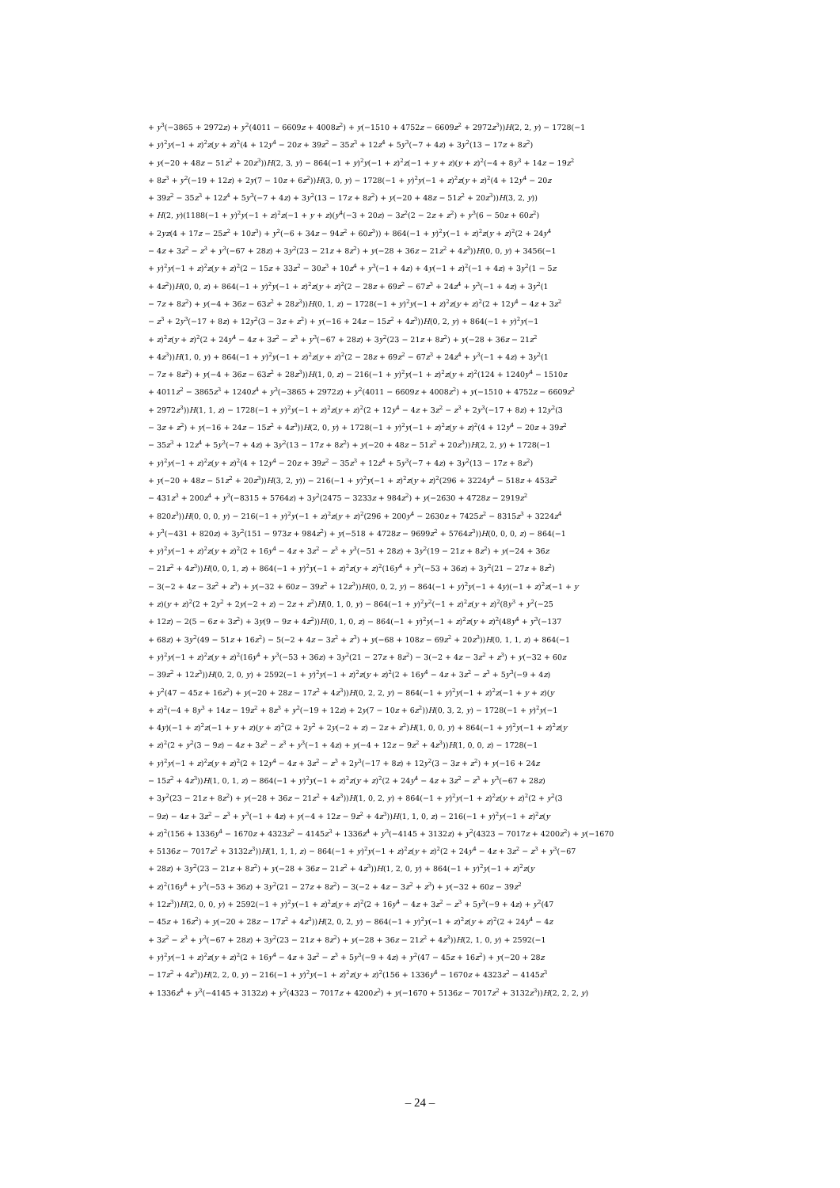+ y<sup>3</sup>(−3865 + 2972z) + y<sup>2</sup>(4011 − 6609z + 4008z<sup>2</sup>) + y(−1510 + 4752z − 6609z<sup>2</sup> + 2972z<sup>3</sup>))H(2, 2, y) − 1728(−1
+ y)<sup>2</sup>y(−1 + z)<sup>2</sup>z(y + z)<sup>2</sup>(4 + 12y<sup>4</sup> − 20z + 39z<sup>2</sup> − 35z<sup>3</sup> + 12z<sup>4</sup> + 5y<sup>3</sup>(−7 + 4z) + 3y<sup>2</sup>(13 − 17z + 8z<sup>2</sup>)
+ y(−20 + 48z − 51z<sup>2</sup> + 20z<sup>3</sup>))H(2, 3, y) − 864(−1 + y)<sup>2</sup>y(−1 + z)<sup>2</sup>z(−1 + y + z)(y + z)<sup>2</sup>(−4 + 8y<sup>3</sup> + 14z − 19z<sup>2</sup>
+ 8z<sup>3</sup> + y<sup>2</sup>(−19 + 12z) + 2y(7 − 10z + 6z<sup>2</sup>))H(3, 0, y) − 1728(−1 + y)<sup>2</sup>y(−1 + z)<sup>2</sup>z(y + z)<sup>2</sup>(4 + 12y<sup>4</sup> − 20z
+ 39z<sup>2</sup> − 35z<sup>3</sup> + 12z<sup>4</sup> + 5y<sup>3</sup>(−7 + 4z) + 3y<sup>2</sup>(13 − 17z + 8z<sup>2</sup>) + y(−20 + 48z − 51z<sup>2</sup> + 20z<sup>3</sup>))H(3, 2, y))
+ H(2, y)(1188(−1 + y)<sup>2</sup>y(−1 + z)<sup>2</sup>z(−1 + y + z)(y<sup>4</sup>(−3 + 20z) − 3z<sup>2</sup>(2 − 2z + z<sup>2</sup>) + y<sup>3</sup>(6 − 50z + 60z<sup>2</sup>)
+ 2yz(4 + 17z − 25z<sup>2</sup> + 10z<sup>3</sup>) + y<sup>2</sup>(−6 + 34z − 94z<sup>2</sup> + 60z<sup>3</sup>)) + 864(−1 + y)<sup>2</sup>y(−1 + z)<sup>2</sup>z(y + z)<sup>2</sup>(2 + 24y<sup>4</sup>
− 4z + 3z<sup>2</sup> − z<sup>3</sup> + y<sup>3</sup>(−67 + 28z) + 3y<sup>2</sup>(23 − 21z + 8z<sup>2</sup>) + y(−28 + 36z − 21z<sup>2</sup> + 4z<sup>3</sup>))H(0, 0, y) + 3456(−1
+ y)<sup>2</sup>y(−1 + z)<sup>2</sup>z(y + z)<sup>2</sup>(2 − 15z + 33z<sup>2</sup> − 30z<sup>3</sup> + 10z<sup>4</sup> + y<sup>3</sup>(−1 + 4z) + 4y(−1 + z)<sup>2</sup>(−1 + 4z) + 3y<sup>2</sup>(1 − 5z
+ 4z<sup>2</sup>))H(0, 0, z) + 864(−1 + y)<sup>2</sup>y(−1 + z)<sup>2</sup>z(y + z)<sup>2</sup>(2 − 28z + 69z<sup>2</sup> − 67z<sup>3</sup> + 24z<sup>4</sup> + y<sup>3</sup>(−1 + 4z) + 3y<sup>2</sup>(1
− 7z + 8z<sup>2</sup>) + y(−4 + 36z − 63z<sup>2</sup> + 28z<sup>3</sup>))H(0, 1, z) − 1728(−1 + y)<sup>2</sup>y(−1 + z)<sup>2</sup>z(y + z)<sup>2</sup>(2 + 12y<sup>4</sup> − 4z + 3z<sup>2</sup>
− z<sup>3</sup> + 2y<sup>3</sup>(−17 + 8z) + 12y<sup>2</sup>(3 − 3z + z<sup>2</sup>) + y(−16 + 24z − 15z<sup>2</sup> + 4z<sup>3</sup>))H(0, 2, y) + 864(−1 + y)<sup>2</sup>y(−1
+ z)<sup>2</sup>z(y + z)<sup>2</sup>(2 + 24y<sup>4</sup> − 4z + 3z<sup>2</sup> − z<sup>3</sup> + y<sup>3</sup>(−67 + 28z) + 3y<sup>2</sup>(23 − 21z + 8z<sup>2</sup>) + y(−28 + 36z − 21z<sup>2</sup>
+ 4z<sup>3</sup>))H(1, 0, y) + 864(−1 + y)<sup>2</sup>y(−1 + z)<sup>2</sup>z(y + z)<sup>2</sup>(2 − 28z + 69z<sup>2</sup> − 67z<sup>3</sup> + 24z<sup>4</sup> + y<sup>3</sup>(−1 + 4z) + 3y<sup>2</sup>(1
− 7z + 8z<sup>2</sup>) + y(−4 + 36z − 63z<sup>2</sup> + 28z<sup>3</sup>))H(1, 0, z) − 216(−1 + y)<sup>2</sup>y(−1 + z)<sup>2</sup>z(y + z)<sup>2</sup>(124 + 1240y<sup>4</sup> − 1510z
+ 4011z<sup>2</sup> − 3865z<sup>3</sup> + 1240z<sup>4</sup> + y<sup>3</sup>(−3865 + 2972z) + y<sup>2</sup>(4011 − 6609z + 4008z<sup>2</sup>) + y(−1510 + 4752z − 6609z<sup>2</sup>
+ 2972z<sup>3</sup>))H(1, 1, z) − 1728(−1 + y)<sup>2</sup>y(−1 + z)<sup>2</sup>z(y + z)<sup>2</sup>(2 + 12y<sup>4</sup> − 4z + 3z<sup>2</sup> − z<sup>3</sup> + 2y<sup>3</sup>(−17 + 8z) + 12y<sup>2</sup>(3
− 3z + z<sup>2</sup>) + y(−16 + 24z − 15z<sup>2</sup> + 4z<sup>3</sup>))H(2, 0, y) + 1728(−1 + y)<sup>2</sup>y(−1 + z)<sup>2</sup>z(y + z)<sup>2</sup>(4 + 12y<sup>4</sup> − 20z + 39z<sup>2</sup>
− 35z<sup>3</sup> + 12z<sup>4</sup> + 5y<sup>3</sup>(−7 + 4z) + 3y<sup>2</sup>(13 − 17z + 8z<sup>2</sup>) + y(−20 + 48z − 51z<sup>2</sup> + 20z<sup>3</sup>))H(2, 2, y) + 1728(−1
+ y)<sup>2</sup>y(−1 + z)<sup>2</sup>z(y + z)<sup>2</sup>(4 + 12y<sup>4</sup> − 20z + 39z<sup>2</sup> − 35z<sup>3</sup> + 12z<sup>4</sup> + 5y<sup>3</sup>(−7 + 4z) + 3y<sup>2</sup>(13 − 17z + 8z<sup>2</sup>)
+ y(−20 + 48z − 51z<sup>2</sup> + 20z<sup>3</sup>))H(3, 2, y)) − 216(−1 + y)<sup>2</sup>y(−1 + z)<sup>2</sup>z(y + z)<sup>2</sup>(296 + 3224y<sup>4</sup> − 518z + 453z<sup>2</sup>
− 431z<sup>3</sup> + 200z<sup>4</sup> + y<sup>3</sup>(−8315 + 5764z) + 3y<sup>2</sup>(2475 − 3233z + 984z<sup>2</sup>) + y(−2630 + 4728z − 2919z<sup>2</sup>
+ 820z<sup>3</sup>))H(0, 0, 0, y) − 216(−1 + y)<sup>2</sup>y(−1 + z)<sup>2</sup>z(y + z)<sup>2</sup>(296 + 200y<sup>4</sup> − 2630z + 7425z<sup>2</sup> − 8315z<sup>3</sup> + 3224z<sup>4</sup>
+ y<sup>3</sup>(−431 + 820z) + 3y<sup>2</sup>(151 − 973z + 984z<sup>2</sup>) + y(−518 + 4728z − 9699z<sup>2</sup> + 5764z<sup>3</sup>))H(0, 0, 0, z) − 864(−1
+ y)<sup>2</sup>y(−1 + z)<sup>2</sup>z(y + z)<sup>2</sup>(2 + 16y<sup>4</sup> − 4z + 3z<sup>2</sup> − z<sup>3</sup> + y<sup>3</sup>(−51 + 28z) + 3y<sup>2</sup>(19 − 21z + 8z<sup>2</sup>) + y(−24 + 36z
− 21z<sup>2</sup> + 4z<sup>3</sup>))H(0, 0, 1, z) + 864(−1 + y)<sup>2</sup>y(−1 + z)<sup>2</sup>z(y + z)<sup>2</sup>(16y<sup>4</sup> + y<sup>3</sup>(−53 + 36z) + 3y<sup>2</sup>(21 − 27z + 8z<sup>2</sup>)
− 3(−2 + 4z − 3z<sup>2</sup> + z<sup>3</sup>) + y(−32 + 60z − 39z<sup>2</sup> + 12z<sup>3</sup>))H(0, 0, 2, y) − 864(−1 + y)<sup>2</sup>y(−1 + 4y)(−1 + z)<sup>2</sup>z(−1 + y
+ z)(y + z)<sup>2</sup>(2 + 2y<sup>2</sup> + 2y(−2 + z) − 2z + z<sup>2</sup>)H(0, 1, 0, y) − 864(−1 + y)<sup>2</sup>y<sup>2</sup>(−1 + z)<sup>2</sup>z(y + z)<sup>2</sup>(8y<sup>3</sup> + y<sup>2</sup>(−25
+ 12z) − 2(5 − 6z + 3z<sup>2</sup>) + 3y(9 − 9z + 4z<sup>2</sup>))H(0, 1, 0, z) − 864(−1 + y)<sup>2</sup>y(−1 + z)<sup>2</sup>z(y + z)<sup>2</sup>(48y<sup>4</sup> + y<sup>3</sup>(−137
+ 68z) + 3y<sup>2</sup>(49 − 51z + 16z<sup>2</sup>) − 5(−2 + 4z − 3z<sup>2</sup> + z<sup>3</sup>) + y(−68 + 108z − 69z<sup>2</sup> + 20z<sup>3</sup>))H(0, 1, 1, z) + 864(−1
+ y)<sup>2</sup>y(−1 + z)<sup>2</sup>z(y + z)<sup>2</sup>(16y<sup>4</sup> + y<sup>3</sup>(−53 + 36z) + 3y<sup>2</sup>(21 − 27z + 8z<sup>2</sup>) − 3(−2 + 4z − 3z<sup>2</sup> + z<sup>3</sup>) + y(−32 + 60z
− 39z<sup>2</sup> + 12z<sup>3</sup>))H(0, 2, 0, y) + 2592(−1 + y)<sup>2</sup>y(−1 + z)<sup>2</sup>z(y + z)<sup>2</sup>(2 + 16y<sup>4</sup> − 4z + 3z<sup>2</sup> − z<sup>3</sup> + 5y<sup>3</sup>(−9 + 4z)
+ y<sup>2</sup>(47 − 45z + 16z<sup>2</sup>) + y(−20 + 28z − 17z<sup>2</sup> + 4z<sup>3</sup>))H(0, 2, 2, y) − 864(−1 + y)<sup>2</sup>y(−1 + z)<sup>2</sup>z(−1 + y + z)(y
+ z)<sup>2</sup>(−4 + 8y<sup>3</sup> + 14z − 19z<sup>2</sup> + 8z<sup>3</sup> + y<sup>2</sup>(−19 + 12z) + 2y(7 − 10z + 6z<sup>2</sup>))H(0, 3, 2, y) − 1728(−1 + y)<sup>2</sup>y(−1
+ 4y)(−1 + z)<sup>2</sup>z(−1 + y + z)(y + z)<sup>2</sup>(2 + 2y<sup>2</sup> + 2y(−2 + z) − 2z + z<sup>2</sup>)H(1, 0, 0, y) + 864(−1 + y)<sup>2</sup>y(−1 + z)<sup>2</sup>z(y
+ z)<sup>2</sup>(2 + y<sup>2</sup>(3 − 9z) − 4z + 3z<sup>2</sup> − z<sup>3</sup> + y<sup>3</sup>(−1 + 4z) + y(−4 + 12z − 9z<sup>2</sup> + 4z<sup>3</sup>))H(1, 0, 0, z) − 1728(−1
+ y)<sup>2</sup>y(−1 + z)<sup>2</sup>z(y + z)<sup>2</sup>(2 + 12y<sup>4</sup> − 4z + 3z<sup>2</sup> − z<sup>3</sup> + 2y<sup>3</sup>(−17 + 8z) + 12y<sup>2</sup>(3 − 3z + z<sup>2</sup>) + y(−16 + 24z
− 15z<sup>2</sup> + 4z<sup>3</sup>))H(1, 0, 1, z) − 864(−1 + y)<sup>2</sup>y(−1 + z)<sup>2</sup>z(y + z)<sup>2</sup>(2 + 24y<sup>4</sup> − 4z + 3z<sup>2</sup> − z<sup>3</sup> + y<sup>3</sup>(−67 + 28z)
+ 3y<sup>2</sup>(23 − 21z + 8z<sup>2</sup>) + y(−28 + 36z − 21z<sup>2</sup> + 4z<sup>3</sup>))H(1, 0, 2, y) + 864(−1 + y)<sup>2</sup>y(−1 + z)<sup>2</sup>z(y + z)<sup>2</sup>(2 + y<sup>2</sup>(3
− 9z) − 4z + 3z<sup>2</sup> − z<sup>3</sup> + y<sup>3</sup>(−1 + 4z) + y(−4 + 12z − 9z<sup>2</sup> + 4z<sup>3</sup>))H(1, 1, 0, z) − 216(−1 + y)<sup>2</sup>y(−1 + z)<sup>2</sup>z(y
+ z)<sup>2</sup>(156 + 1336y<sup>4</sup> − 1670z + 4323z<sup>2</sup> − 4145z<sup>3</sup> + 1336z<sup>4</sup> + y<sup>3</sup>(−4145 + 3132z) + y<sup>2</sup>(4323 − 7017z + 4200z<sup>2</sup>) + y(−1670
+ 5136z − 7017z<sup>2</sup> + 3132z<sup>3</sup>))H(1, 1, 1, z) − 864(−1 + y)<sup>2</sup>y(−1 + z)<sup>2</sup>z(y + z)<sup>2</sup>(2 + 24y<sup>4</sup> − 4z + 3z<sup>2</sup> − z<sup>3</sup> + y<sup>3</sup>(−67
+ 28z) + 3y<sup>2</sup>(23 − 21z + 8z<sup>2</sup>) + y(−28 + 36z − 21z<sup>2</sup> + 4z<sup>3</sup>))H(1, 2, 0, y) + 864(−1 + y)<sup>2</sup>y(−1 + z)<sup>2</sup>z(y
+ z)<sup>2</sup>(16y<sup>4</sup> + y<sup>3</sup>(−53 + 36z) + 3y<sup>2</sup>(21 − 27z + 8z<sup>2</sup>) − 3(−2 + 4z − 3z<sup>2</sup> + z<sup>3</sup>) + y(−32 + 60z − 39z<sup>2</sup>
+ 12z<sup>3</sup>))H(2, 0, 0, y) + 2592(−1 + y)<sup>2</sup>y(−1 + z)<sup>2</sup>z(y + z)<sup>2</sup>(2 + 16y<sup>4</sup> − 4z + 3z<sup>2</sup> − z<sup>3</sup> + 5y<sup>3</sup>(−9 + 4z) + y<sup>2</sup>(47
− 45z + 16z<sup>2</sup>) + y(−20 + 28z − 17z<sup>2</sup> + 4z<sup>3</sup>))H(2, 0, 2, y) − 864(−1 + y)<sup>2</sup>y(−1 + z)<sup>2</sup>z(y + z)<sup>2</sup>(2 + 24y<sup>4</sup> − 4z
+ 3z<sup>2</sup> − z<sup>3</sup> + y<sup>3</sup>(−67 + 28z) + 3y<sup>2</sup>(23 − 21z + 8z<sup>2</sup>) + y(−28 + 36z − 21z<sup>2</sup> + 4z<sup>3</sup>))H(2, 1, 0, y) + 2592(−1
+ y)<sup>2</sup>y(−1 + z)<sup>2</sup>z(y + z)<sup>2</sup>(2 + 16y<sup>4</sup> − 4z + 3z<sup>2</sup> − z<sup>3</sup> + 5y<sup>3</sup>(−9 + 4z) + y<sup>2</sup>(47 − 45z + 16z<sup>2</sup>) + y(−20 + 28z
− 17z<sup>2</sup> + 4z<sup>3</sup>))H(2, 2, 0, y) − 216(−1 + y)<sup>2</sup>y(−1 + z)<sup>2</sup>z(y + z)<sup>2</sup>(156 + 1336y<sup>4</sup> − 1670z + 4323z<sup>2</sup> − 4145z<sup>3</sup>
+ 1336z<sup>4</sup> + y<sup>3</sup>(−4145 + 3132z) + y<sup>2</sup>(4323 − 7017z + 4200z<sup>2</sup>) + y(−1670 + 5136z − 7017z<sup>2</sup> + 3132z<sup>3</sup>))H(2, 2, 2, y)
– 24 –